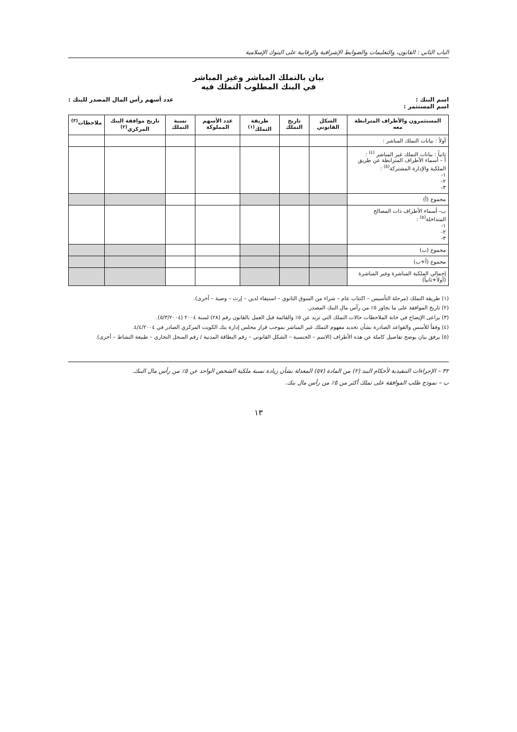الباب الثاني : القانون، والتعليمات والضوابط الإشرافية والرقابية على البنوك الإسلامية
بيان بالتملك المباشر وغير المباشر
في البنك المطلوب التملك فيه
اسم البنك :
اسم المستثمر : عدد أسهم رأس المال المصدر للبنك :
| المستثمرون والأطراف المترابطة معه | الشكل القانوني | تاريخ التملك | طريقة التملك<sup>(١)</sup> | عدد الأسهم المملوكة | نسبة التملك | تاريخ موافقة البنك المركزي<sup>(٢)</sup> | ملاحظات<sup>(٣)</sup> |
| --- | --- | --- | --- | --- | --- | --- | --- |
| أولاً : بيانات التملك المباشر : | | | | | | | |
| ثانياً : بيانات التملك غير المباشر <sup>(٤)</sup> : أ – أسماء الأطراف المترابطة عن طريق الملكية والإدارة المشتركة<sup>(٥)</sup> : ١- ٢- ٣- | | | | | | | |
| مجموع (أ) | | | | | | | |
| ب- أسماء الأطراف ذات المصالح المتداخلة<sup>(٥)</sup> : ١- ٢- ٣- | | | | | | | |
| مجموع (ب) | | | | | | | |
| مجموع (أ+ب) | | | | | | | |
| إجمالي الملكية المباشرة وغير المباشرة (أولاً+ثانياً) | | | | | | | |
(١) طريقة التملك (مرحلة التأسيس – اكتتاب عام – شراء من السوق الثانوي – استيفاء لدين – إرث – وصية – أخرى).
(٢) تاريخ الموافقة على ما يجاوز ٥٪ من رأس مال البنك المصدر.
(٣) يراعى الإيضاح في خانة الملاحظات حالات التملك التي تزيد عن ٥٪ والقائمة قبل العمل بالقانون رقم (٢٨) لسنة ٢٠٠٤ (٥/٣/٢٠٠٤).
(٤) وفقاً للأسس والقواعد الصادرة بشأن تحديد مفهوم التملك غير المباشر بموجب قرار مجلس إدارة بنك الكويت المركزي الصادر في ٤/٤/٢٠٠٤.
(٥) يرفق بيان يوضح تفاصيل كاملة عن هذه الأطراف (الاسم – الجنسية – الشكل القانوني – رقم البطاقة المدنية / رقم السجل التجاري – طبيعة النشاط – أخرى).
٣٢ – الإجراءات التنفيذية لأحكام البند (٢) من المادة (٥٧) المعدلة بشأن زيادة نسبة ملكية الشخص الواحد عن ٥٪ من رأس مال البنك.
ب – نموذج طلب الموافقة على تملك أكثر من ٥٪ من رأس مال بنك.
١٣